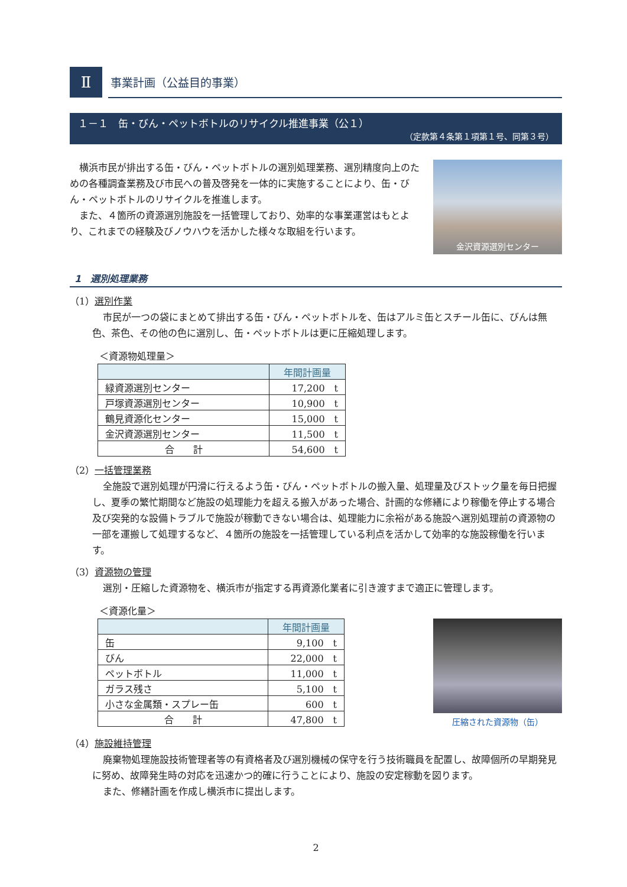Ⅱ
事業計画（公益目的事業）
１－１　缶・びん・ペットボトルのリサイクル推進事業（公１）
（定款第４条第１項第１号、同第３号）
　横浜市民が排出する缶・びん・ペットボトルの選別処理業務、選別精度向上のための各種調査業務及び市民への普及啓発を一体的に実施することにより、缶・びん・ペットボトルのリサイクルを推進します。
　また、４箇所の資源選別施設を一括管理しており、効率的な事業運営はもとより、これまでの経験及びノウハウを活かした様々な取組を行います。
金沢資源選別センター
1　選別処理業務
（1）選別作業
市民が一つの袋にまとめて排出する缶・びん・ペットボトルを、缶はアルミ缶とスチール缶に、びんは無色、茶色、その他の色に選別し、缶・ペットボトルは更に圧縮処理します。
＜資源物処理量＞
| | 年間計画量 |
| --- | --- |
| 緑資源選別センター | 17,200 t |
| 戸塚資源選別センター | 10,900 t |
| 鶴見資源化センター | 15,000 t |
| 金沢資源選別センター | 11,500 t |
| 合 計 | 54,600 t |
（2）一括管理業務
全施設で選別処理が円滑に行えるよう缶・びん・ペットボトルの搬入量、処理量及びストック量を毎日把握し、夏季の繁忙期間など施設の処理能力を超える搬入があった場合、計画的な修繕により稼働を停止する場合及び突発的な設備トラブルで施設が稼動できない場合は、処理能力に余裕がある施設へ選別処理前の資源物の一部を運搬して処理するなど、４箇所の施設を一括管理している利点を活かして効率的な施設稼働を行います。
（3）資源物の管理
選別・圧縮した資源物を、横浜市が指定する再資源化業者に引き渡すまで適正に管理します。
＜資源化量＞
| | 年間計画量 |
| --- | --- |
| 缶 | 9,100 t |
| びん | 22,000 t |
| ペットボトル | 11,000 t |
| ガラス残さ | 5,100 t |
| 小さな金属類・スプレー缶 | 600 t |
| 合 計 | 47,800 t |
圧縮された資源物（缶）
（4）施設維持管理
廃棄物処理施設技術管理者等の有資格者及び選別機械の保守を行う技術職員を配置し、故障個所の早期発見に努め、故障発生時の対応を迅速かつ的確に行うことにより、施設の安定稼動を図ります。
また、修繕計画を作成し横浜市に提出します。
2